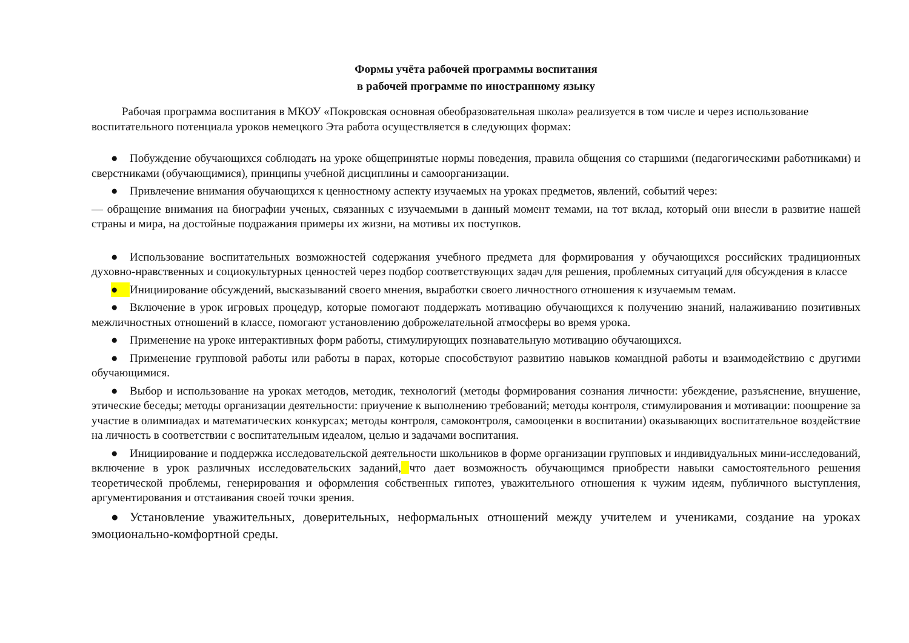Формы учёта рабочей программы воспитания
в рабочей программе по иностранному языку
Рабочая программа воспитания в МКОУ «Покровская основная обеобразовательная школа» реализуется в том числе и через использование воспитательного потенциала уроков немецкого Эта работа осуществляется в следующих формах:
● Побуждение обучающихся соблюдать на уроке общепринятые нормы поведения, правила общения со старшими (педагогическими работниками) и сверстниками (обучающимися), принципы учебной дисциплины и самоорганизации.
● Привлечение внимания обучающихся к ценностному аспекту изучаемых на уроках предметов, явлений, событий через:
— обращение внимания на биографии ученых, связанных с изучаемыми в данный момент темами, на тот вклад, который они внесли в развитие нашей страны и мира, на достойные подражания примеры их жизни, на мотивы их поступков.
● Использование воспитательных возможностей содержания учебного предмета для формирования у обучающихся российских традиционных духовно-нравственных и социокультурных ценностей через подбор соответствующих задач для решения, проблемных ситуаций для обсуждения в классе
● Инициирование обсуждений, высказываний своего мнения, выработки своего личностного отношения к изучаемым темам.
● Включение в урок игровых процедур, которые помогают поддержать мотивацию обучающихся к получению знаний, налаживанию позитивных межличностных отношений в классе, помогают установлению доброжелательной атмосферы во время урока.
● Применение на уроке интерактивных форм работы, стимулирующих познавательную мотивацию обучающихся.
● Применение групповой работы или работы в парах, которые способствуют развитию навыков командной работы и взаимодействию с другими обучающимися.
● Выбор и использование на уроках методов, методик, технологий (методы формирования сознания личности: убеждение, разъяснение, внушение, этические беседы; методы организации деятельности: приучение к выполнению требований; методы контроля, стимулирования и мотивации: поощрение за участие в олимпиадах и математических конкурсах; методы контроля, самоконтроля, самооценки в воспитании) оказывающих воспитательное воздействие на личность в соответствии с воспитательным идеалом, целью и задачами воспитания.
● Инициирование и поддержка исследовательской деятельности школьников в форме организации групповых и индивидуальных мини-исследований, включение в урок различных исследовательских заданий, что дает возможность обучающимся приобрести навыки самостоятельного решения теоретической проблемы, генерирования и оформления собственных гипотез, уважительного отношения к чужим идеям, публичного выступления, аргументирования и отстаивания своей точки зрения.
● Установление уважительных, доверительных, неформальных отношений между учителем и учениками, создание на уроках эмоционально-комфортной среды.